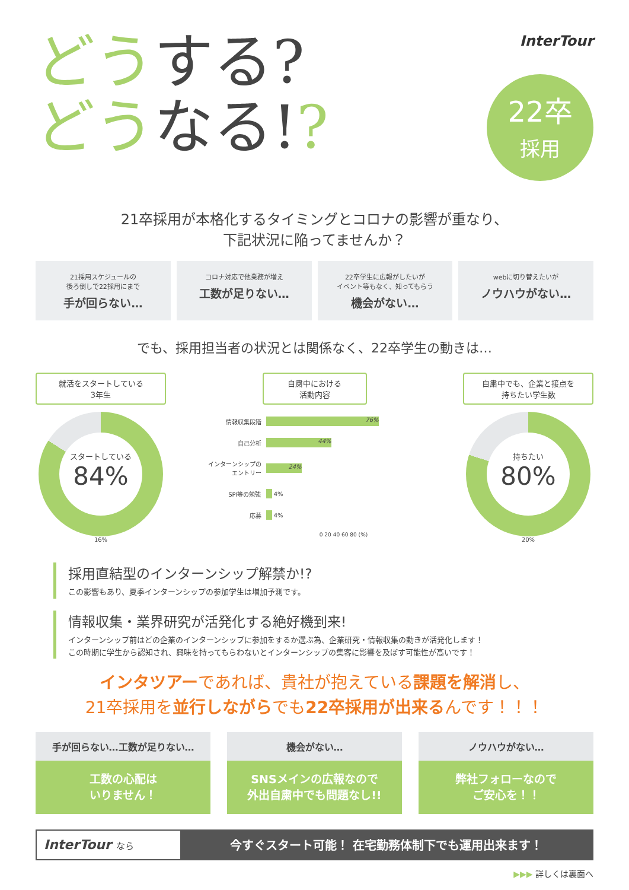どうする?
どうなる!?
InterTour
22卒
採用
21卒採用が本格化するタイミングとコロナの影響が重なり、
下記状況に陥ってませんか？
21採用スケジュールの
後ろ倒しで22採用にまで
手が回らない…
コロナ対応で他業務が増え
工数が足りない…
22卒学生に広報がしたいが
イベント等もなく、知ってもらう
機会がない…
webに切り替えたいが
ノウハウがない…
でも、採用担当者の状況とは関係なく、22卒学生の動きは…
就活をスタートしている
3年生
スタートしている
84%
16%
自粛中における
活動内容
情報収集段階 76%
自己分析 44%
インターンシップのエントリー 24%
SPI等の勉強 4%
応募 4%
0 20 40 60 80 (%)
自粛中でも、企業と接点を
持ちたい学生数
持ちたい
80%
20%
採用直結型のインターンシップ解禁か!?
この影響もあり、夏季インターンシップの参加学生は増加予測です。
情報収集・業界研究が活発化する絶好機到来!
インターンシップ前はどの企業のインターンシップに参加をするか選ぶ為、企業研究・情報収集の動きが活発化します！
この時期に学生から認知され、興味を持ってもらわないとインターンシップの集客に影響を及ぼす可能性が高いです！
インタツアーであれば、貴社が抱えている課題を解消し、
21卒採用を並行しながらでも22卒採用が出来るんです！！！
手が回らない…工数が足りない…
工数の心配は
いりません！
機会がない…
SNSメインの広報なので
外出自粛中でも問題なし!!
ノウハウがない…
弊社フォローなので
ご安心を！！
InterTour なら
今すぐスタート可能！ 在宅勤務体制下でも運用出来ます！
▶▶▶ 詳しくは裏面へ